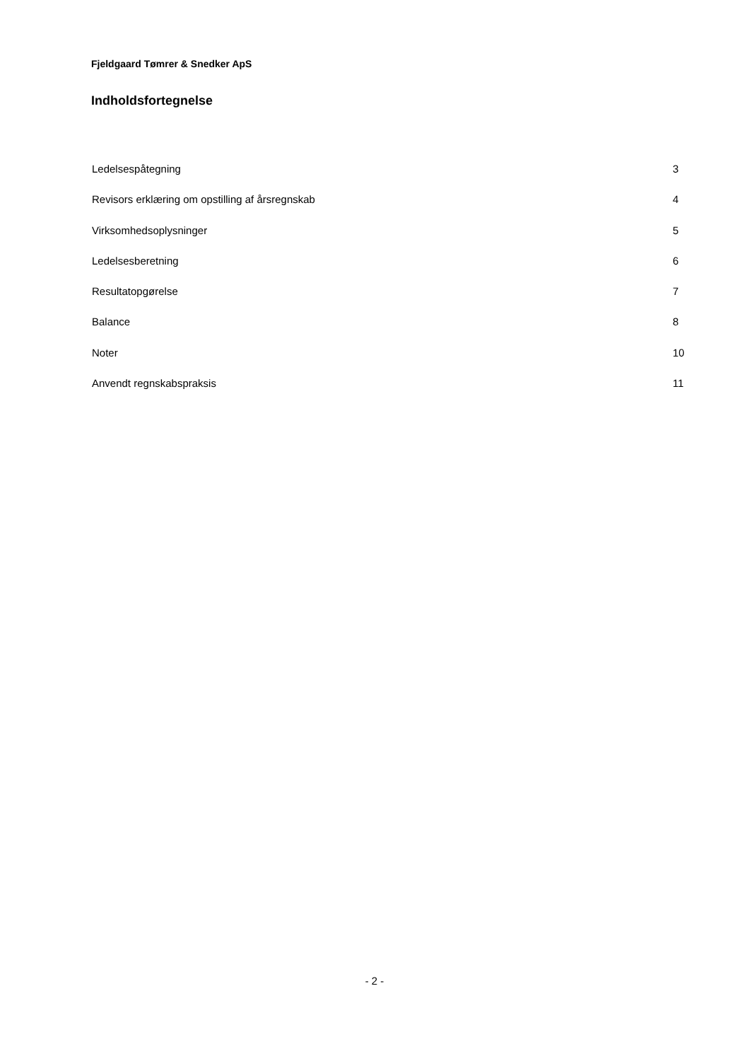Fjeldgaard Tømrer & Snedker ApS
Indholdsfortegnelse
Ledelsespåtegning 3
Revisors erklæring om opstilling af årsregnskab 4
Virksomhedsoplysninger 5
Ledelsesberetning 6
Resultatopgørelse 7
Balance 8
Noter 10
Anvendt regnskabspraksis 11
- 2 -